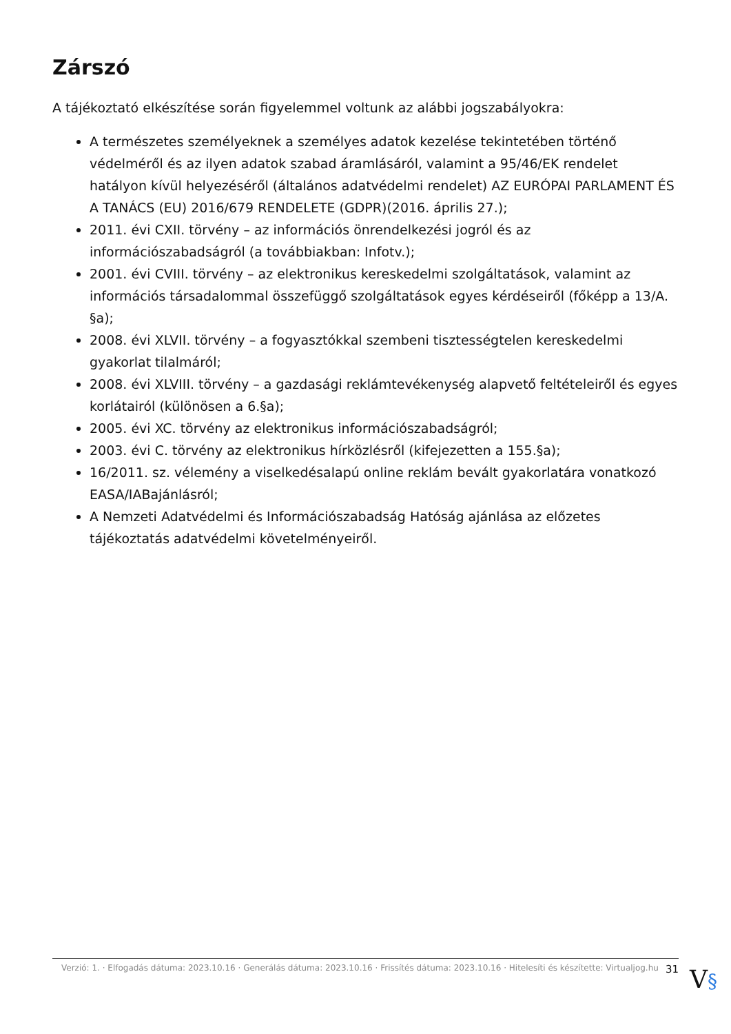Zárszó
A tájékoztató elkészítése során figyelemmel voltunk az alábbi jogszabályokra:
A természetes személyeknek a személyes adatok kezelése tekintetében történő védelméről és az ilyen adatok szabad áramlásáról, valamint a 95/46/EK rendelet hatályon kívül helyezéséről (általános adatvédelmi rendelet) AZ EURÓPAI PARLAMENT ÉS A TANÁCS (EU) 2016/679 RENDELETE (GDPR)(2016. április 27.);
2011. évi CXII. törvény – az információs önrendelkezési jogról és az információszabadságról (a továbbiakban: Infotv.);
2001. évi CVIII. törvény – az elektronikus kereskedelmi szolgáltatások, valamint az információs társadalommal összefüggő szolgáltatások egyes kérdéseiről (főképp a 13/A. §a);
2008. évi XLVII. törvény – a fogyasztókkal szembeni tisztességtelen kereskedelmi gyakorlat tilalmáról;
2008. évi XLVIII. törvény – a gazdasági reklámtevékenység alapvető feltételeiről és egyes korlátairól (különösen a 6.§a);
2005. évi XC. törvény az elektronikus információszabadságról;
2003. évi C. törvény az elektronikus hírközlésről (kifejezetten a 155.§a);
16/2011. sz. vélemény a viselkedésalapú online reklám bevált gyakorlatára vonatkozó EASA/IABajánlásról;
A Nemzeti Adatvédelmi és Információszabadság Hatóság ajánlása az előzetes tájékoztatás adatvédelmi követelményeiről.
Verzió: 1. · Elfogadás dátuma: 2023.10.16 · Generálás dátuma: 2023.10.16 · Frissítés dátuma: 2023.10.16 · Hitelesíti és készítette: Virtualjog.hu
31
V§